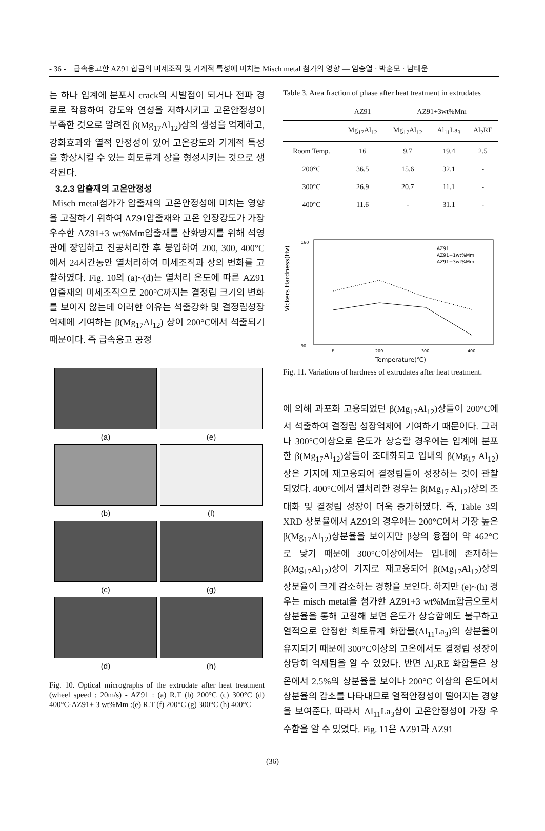- 36 - 급속응고한 AZ91 합금의 미세조직 및 기계적 특성에 미치는 Misch metal 첨가의 영향 — 엄승열 · 박훈모 · 남태운
는 하나 입계에 분포시 crack의 시발점이 되거나 전파 경로로 작용하여 강도와 연성을 저하시키고 고온안정성이 부족한 것으로 알려진 β(Mg<sub>17</sub>Al<sub>12</sub>)상의 생성을 억제하고, 강화효과와 열적 안정성이 있어 고온강도와 기계적 특성을 향상시킬 수 있는 희토류계 상을 형성시키는 것으로 생각된다.
3.2.3 압출재의 고온안정성
Misch metal첨가가 압출재의 고온안정성에 미치는 영향을 고찰하기 위하여 AZ91압출재와 고온 인장강도가 가장 우수한 AZ91+3 wt%Mm압출재를 산화방지를 위해 석영관에 장입하고 진공처리한 후 봉입하여 200, 300, 400°C에서 24시간동안 열처리하여 미세조직과 상의 변화를 고찰하였다. Fig. 10의 (a)~(d)는 열처리 온도에 따른 AZ91 압출재의 미세조직으로 200°C까지는 결정립 크기의 변화를 보이지 않는데 이러한 이유는 석출강화 및 결정립성장억제에 기여하는 β(Mg<sub>17</sub>Al<sub>12</sub>) 상이 200°C에서 석출되기 때문이다. 즉 급속응고 공정
(a)
(e)
(b)
(f)
(c)
(g)
(d)
(h)
Fig. 10. Optical micrographs of the extrudate after heat treatment (wheel speed : 20m/s) - AZ91 : (a) R.T (b) 200°C (c) 300°C (d) 400°C-AZ91+ 3 wt%Mm :(e) R.T (f) 200°C (g) 300°C (h) 400°C
Table 3. Area fraction of phase after heat treatment in extrudates
| | AZ91 | AZ91+3wt%Mm | | |
| --- | --- | --- | --- | --- |
| | Mg<sub>17</sub>Al<sub>12</sub> | Mg<sub>17</sub>Al<sub>12</sub> | Al<sub>11</sub>La<sub>3</sub> | Al<sub>2</sub>RE |
| Room Temp. | 16 | 9.7 | 19.4 | 2.5 |
| 200°C | 36.5 | 15.6 | 32.1 | - |
| 300°C | 26.9 | 20.7 | 11.1 | - |
| 400°C | 11.6 | - | 31.1 | - |
Vickers Hardness(Hv)
160
90
F
200
300
400
Temperature(℃)
AZ91
AZ91+1wt%Mm
AZ91+3wt%Mm
Fig. 11. Variations of hardness of extrudates after heat treatment.
에 의해 과포화 고용되었던 β(Mg<sub>17</sub>Al<sub>12</sub>)상들이 200°C에서 석출하여 결정립 성장억제에 기여하기 때문이다. 그러나 300°C이상으로 온도가 상승할 경우에는 입계에 분포한 β(Mg<sub>17</sub>Al<sub>12</sub>)상들이 조대화되고 입내의 β(Mg<sub>17</sub> Al<sub>12</sub>)상은 기지에 재고용되어 결정립들이 성장하는 것이 관찰되었다. 400°C에서 열처리한 경우는 β(Mg<sub>17</sub> Al<sub>12</sub>)상의 조대화 및 결정립 성장이 더욱 증가하였다. 즉, Table 3의 XRD 상분율에서 AZ91의 경우에는 200°C에서 가장 높은 β(Mg<sub>17</sub>Al<sub>12</sub>)상분율을 보이지만 β상의 융점이 약 462°C로 낮기 때문에 300°C이상에서는 입내에 존재하는 β(Mg<sub>17</sub>Al<sub>12</sub>)상이 기지로 재고용되어 β(Mg<sub>17</sub>Al<sub>12</sub>)상의 상분율이 크게 감소하는 경향을 보인다. 하지만 (e)~(h) 경우는 misch metal을 첨가한 AZ91+3 wt%Mm합금으로서 상분율을 통해 고찰해 보면 온도가 상승함에도 불구하고 열적으로 안정한 희토류계 화합물(Al<sub>11</sub>La<sub>3</sub>)의 상분율이 유지되기 때문에 300°C이상의 고온에서도 결정립 성장이 상당히 억제됨을 알 수 있었다. 반면 Al<sub>2</sub>RE 화합물은 상온에서 2.5%의 상분율을 보이나 200°C 이상의 온도에서 상분율의 감소를 나타내므로 열적안정성이 떨어지는 경향을 보여준다. 따라서 Al<sub>11</sub>La<sub>3</sub>상이 고온안정성이 가장 우수함을 알 수 있었다. Fig. 11은 AZ91과 AZ91
(36)